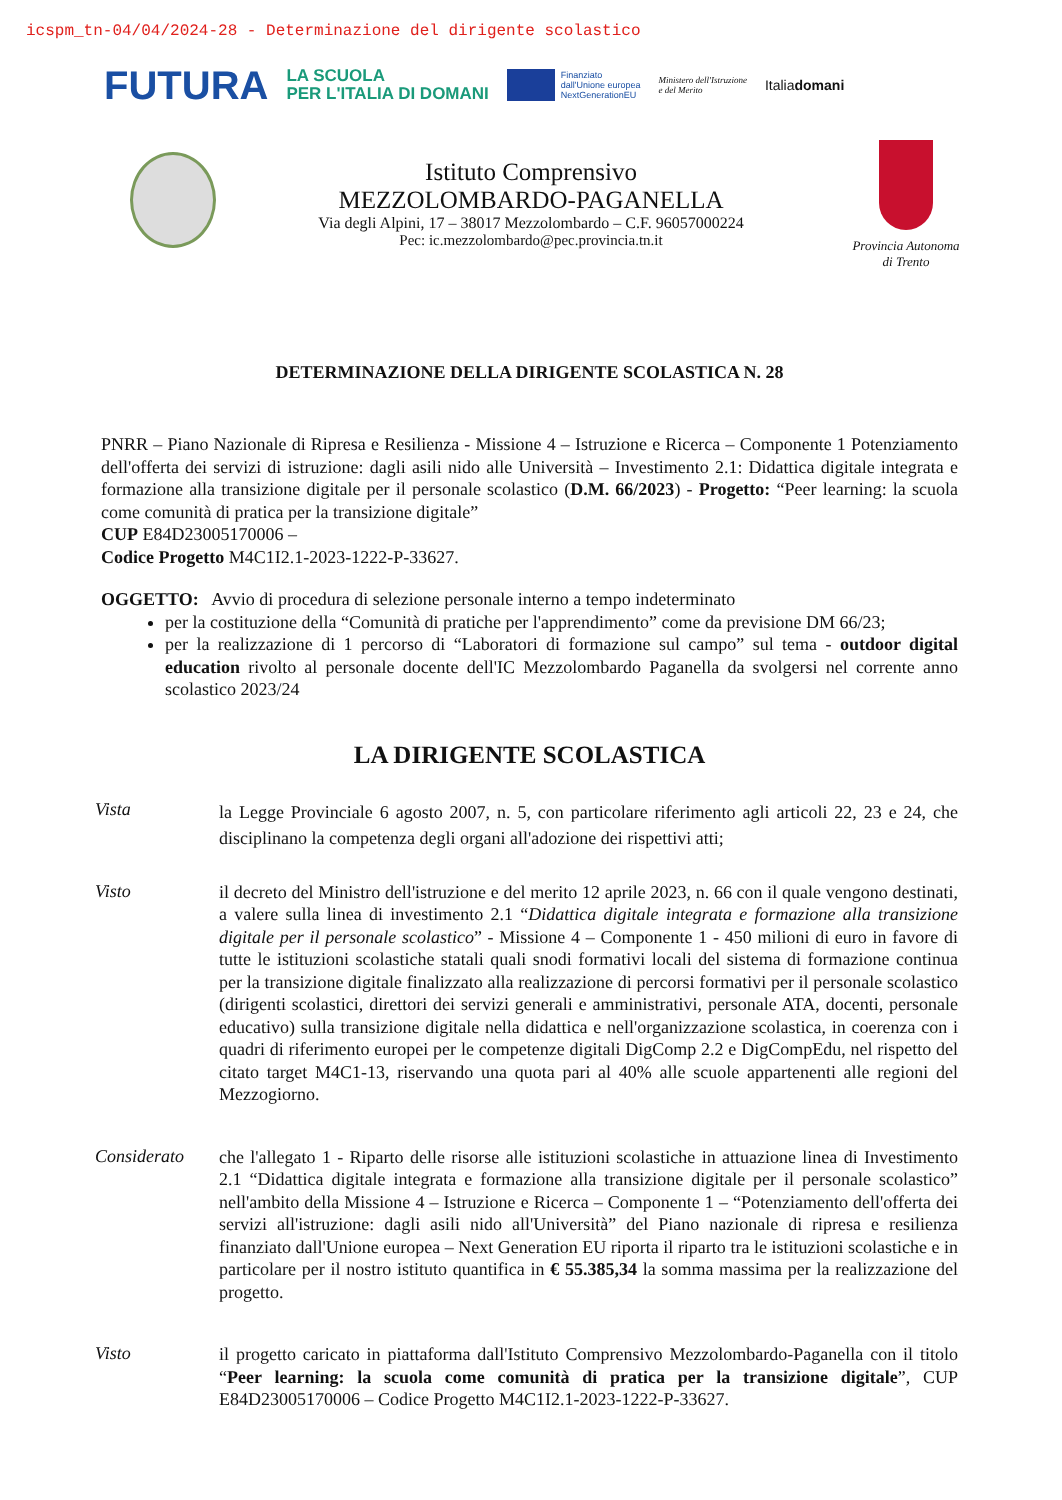icspm_tn-04/04/2024-28 - Determinazione del dirigente scolastico
FUTURA LA SCUOLA
PER L'ITALIA DI DOMANI Finanziato
dall'Unione europea
NextGenerationEU Ministero dell'Istruzione
e del Merito Italiadomani
Istituto Comprensivo
MEZZOLOMBARDO-PAGANELLA
Via degli Alpini, 17 – 38017 Mezzolombardo – C.F. 96057000224
Pec: ic.mezzolombardo@pec.provincia.tn.it
Provincia Autonoma
di Trento
DETERMINAZIONE DELLA DIRIGENTE SCOLASTICA N. 28
PNRR – Piano Nazionale di Ripresa e Resilienza - Missione 4 – Istruzione e Ricerca – Componente 1 Potenziamento dell'offerta dei servizi di istruzione: dagli asili nido alle Università – Investimento 2.1: Didattica digitale integrata e formazione alla transizione digitale per il personale scolastico (D.M. 66/2023) - Progetto: “Peer learning: la scuola come comunità di pratica per la transizione digitale”
CUP E84D23005170006 –
Codice Progetto M4C1I2.1-2023-1222-P-33627.
OGGETTO: Avvio di procedura di selezione personale interno a tempo indeterminato
per la costituzione della “Comunità di pratiche per l'apprendimento” come da previsione DM 66/23;
per la realizzazione di 1 percorso di “Laboratori di formazione sul campo” sul tema - outdoor digital education rivolto al personale docente dell'IC Mezzolombardo Paganella da svolgersi nel corrente anno scolastico 2023/24
LA DIRIGENTE SCOLASTICA
Vista
la Legge Provinciale 6 agosto 2007, n. 5, con particolare riferimento agli articoli 22, 23 e 24, che disciplinano la competenza degli organi all'adozione dei rispettivi atti;
Visto
il decreto del Ministro dell'istruzione e del merito 12 aprile 2023, n. 66 con il quale vengono destinati, a valere sulla linea di investimento 2.1 “Didattica digitale integrata e formazione alla transizione digitale per il personale scolastico” - Missione 4 – Componente 1 - 450 milioni di euro in favore di tutte le istituzioni scolastiche statali quali snodi formativi locali del sistema di formazione continua per la transizione digitale finalizzato alla realizzazione di percorsi formativi per il personale scolastico (dirigenti scolastici, direttori dei servizi generali e amministrativi, personale ATA, docenti, personale educativo) sulla transizione digitale nella didattica e nell'organizzazione scolastica, in coerenza con i quadri di riferimento europei per le competenze digitali DigComp 2.2 e DigCompEdu, nel rispetto del citato target M4C1-13, riservando una quota pari al 40% alle scuole appartenenti alle regioni del Mezzogiorno.
Considerato
che l'allegato 1 - Riparto delle risorse alle istituzioni scolastiche in attuazione linea di Investimento 2.1 “Didattica digitale integrata e formazione alla transizione digitale per il personale scolastico” nell'ambito della Missione 4 – Istruzione e Ricerca – Componente 1 – “Potenziamento dell'offerta dei servizi all'istruzione: dagli asili nido all'Università” del Piano nazionale di ripresa e resilienza finanziato dall'Unione europea – Next Generation EU riporta il riparto tra le istituzioni scolastiche e in particolare per il nostro istituto quantifica in € 55.385,34 la somma massima per la realizzazione del progetto.
Visto
il progetto caricato in piattaforma dall'Istituto Comprensivo Mezzolombardo-Paganella con il titolo “Peer learning: la scuola come comunità di pratica per la transizione digitale”, CUP E84D23005170006 – Codice Progetto M4C1I2.1-2023-1222-P-33627.